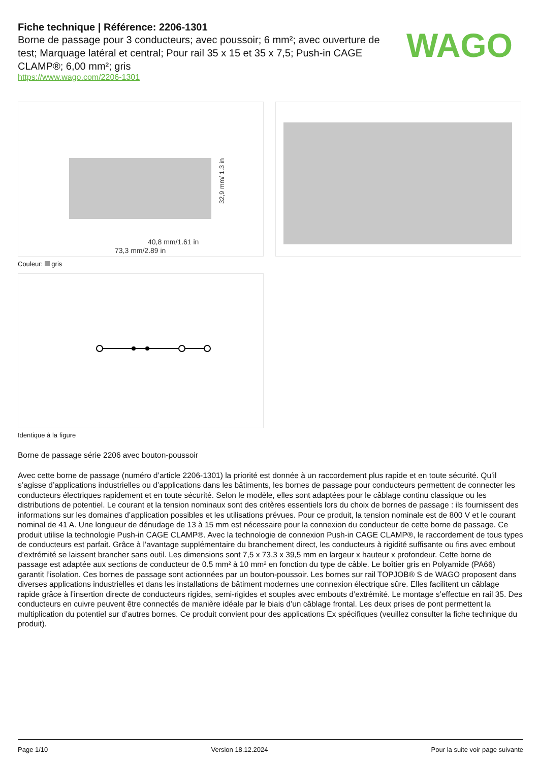Fiche technique | Référence: 2206-1301
Borne de passage pour 3 conducteurs; avec poussoir; 6 mm²; avec ouverture de test; Marquage latéral et central; Pour rail 35 x 15 et 35 x 7,5; Push-in CAGE CLAMP®; 6,00 mm²; gris
https://www.wago.com/2206-1301
WAGO
40,8 mm/1.61 in
73,3 mm/2.89 in
32,9 mm/ 1.3 in
Couleur: gris
Identique à la figure
Borne de passage série 2206 avec bouton-poussoir
Avec cette borne de passage (numéro d’article 2206-1301) la priorité est donnée à un raccordement plus rapide et en toute sécurité. Qu’il s’agisse d’applications industrielles ou d’applications dans les bâtiments, les bornes de passage pour conducteurs permettent de connecter les conducteurs électriques rapidement et en toute sécurité. Selon le modèle, elles sont adaptées pour le câblage continu classique ou les distributions de potentiel. Le courant et la tension nominaux sont des critères essentiels lors du choix de bornes de passage : ils fournissent des informations sur les domaines d’application possibles et les utilisations prévues. Pour ce produit, la tension nominale est de 800 V et le courant nominal de 41 A. Une longueur de dénudage de 13 à 15 mm est nécessaire pour la connexion du conducteur de cette borne de passage. Ce produit utilise la technologie Push-in CAGE CLAMP®. Avec la technologie de connexion Push-in CAGE CLAMP®, le raccordement de tous types de conducteurs est parfait. Grâce à l’avantage supplémentaire du branchement direct, les conducteurs à rigidité suffisante ou fins avec embout d’extrémité se laissent brancher sans outil. Les dimensions sont 7,5 x 73,3 x 39,5 mm en largeur x hauteur x profondeur. Cette borne de passage est adaptée aux sections de conducteur de 0.5 mm² à 10 mm² en fonction du type de câble. Le boîtier gris en Polyamide (PA66) garantit l’isolation. Ces bornes de passage sont actionnées par un bouton-poussoir. Les bornes sur rail TOPJOB® S de WAGO proposent dans diverses applications industrielles et dans les installations de bâtiment modernes une connexion électrique sûre. Elles facilitent un câblage rapide grâce à l’insertion directe de conducteurs rigides, semi-rigides et souples avec embouts d’extrémité. Le montage s’effectue en rail 35. Des conducteurs en cuivre peuvent être connectés de manière idéale par le biais d’un câblage frontal. Les deux prises de pont permettent la multiplication du potentiel sur d’autres bornes. Ce produit convient pour des applications Ex spécifiques (veuillez consulter la fiche technique du produit).
Page 1/10 Version 18.12.2024 Pour la suite voir page suivante